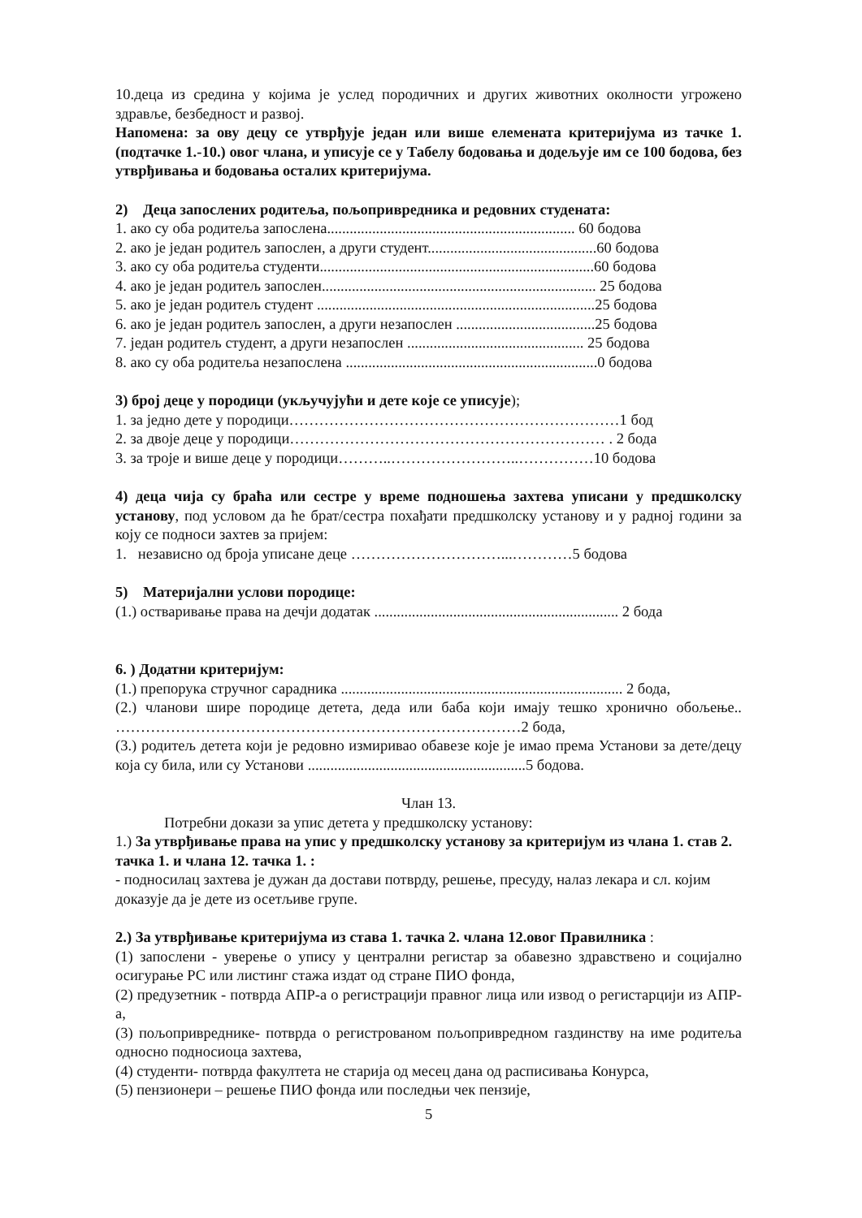10.деца из средина у којима је услед породичних и других животних околности угрожено здравље, безбедност и развој.
Напомена: за ову децу се утврђује један или више елемената критеријума из тачке 1. (подтачке 1.-10.) овог члана, и уписује се у Табелу бодовања и додељује им се 100 бодова, без утврђивања и бодовања осталих критеријума.
2) Деца запослених родитеља, пољопривредника и редовних студената:
1. ако су оба родитеља запослена.................................................................. 60 бодова
2. ако је један родитељ запослен, а други студент.............................................60 бодова
3. ако су оба родитеља студенти.........................................................................60 бодова
4. ако је један родитељ запослен......................................................................... 25 бодова
5. ако је један родитељ студент ..........................................................................25 бодова
6. ако је један родитељ запослен, а други незапослен .....................................25 бодова
7. један родитељ студент, а други незапослен ............................................... 25 бодова
8. ако су оба родитеља незапослена ...................................................................0 бодова
3) број деце у породици (укључујући и дете које се уписује);
1. за једно дете у породици…………………………………………………………1 бод
2. за двоје деце у породици……………………………………………………… . 2 бода
3. за троје и више деце у породици………..……………………..……………10 бодова
4) деца чија су браћа или сестре у време подношења захтева уписани у предшколску установу, под условом да ће брат/сестра похађати предшколску установу и у радној години за коју се подноси захтев за пријем:
1. независно од броја уписане деце …………………………...…………5 бодова
5) Материјални услови породице:
(1.) остваривање права на дечји додатак ................................................................. 2 бода
6. ) Додатни критеријум:
(1.) препорука стручног сарадника ........................................................................... 2 бода,
(2.) чланови шире породице детета, деда или баба који имају тешко хронично обољење.. ………………………………………………………………………2 бода,
(3.) родитељ детета који је редовно измиривао обавезе које је имао према Установи за дете/децу која су била, или су Установи ..........................................................5 бодова.
Члан 13.
Потребни докази за упис детета у предшколску установу:
1.) За утврђивање права на упис у предшколску установу за критеријум из члана 1. став 2. тачка 1. и члана 12. тачка 1. :
- подносилац захтева је дужан да достави потврду, решење, пресуду, налаз лекара и сл. којим доказује да је дете из осетљиве групе.
2.) За утврђивање критеријума из става 1. тачка 2. члана 12.овог Правилника :
(1) запослени - уверење о упису у централни регистар за обавезно здравствено и социјално осигурање РС или листинг стажа издат од стране ПИО фонда,
(2) предузетник - потврда АПР-а о регистрацији правног лица или извод о регистарцији из АПР-а,
(3) пољопривреднике- потврда о регистрованом пољопривредном газдинству на име родитеља односно подносиоца захтева,
(4) студенти- потврда факултета не старија од месец дана од расписивања Конурса,
(5) пензионери – решење ПИО фонда или последњи чек пензије,
5